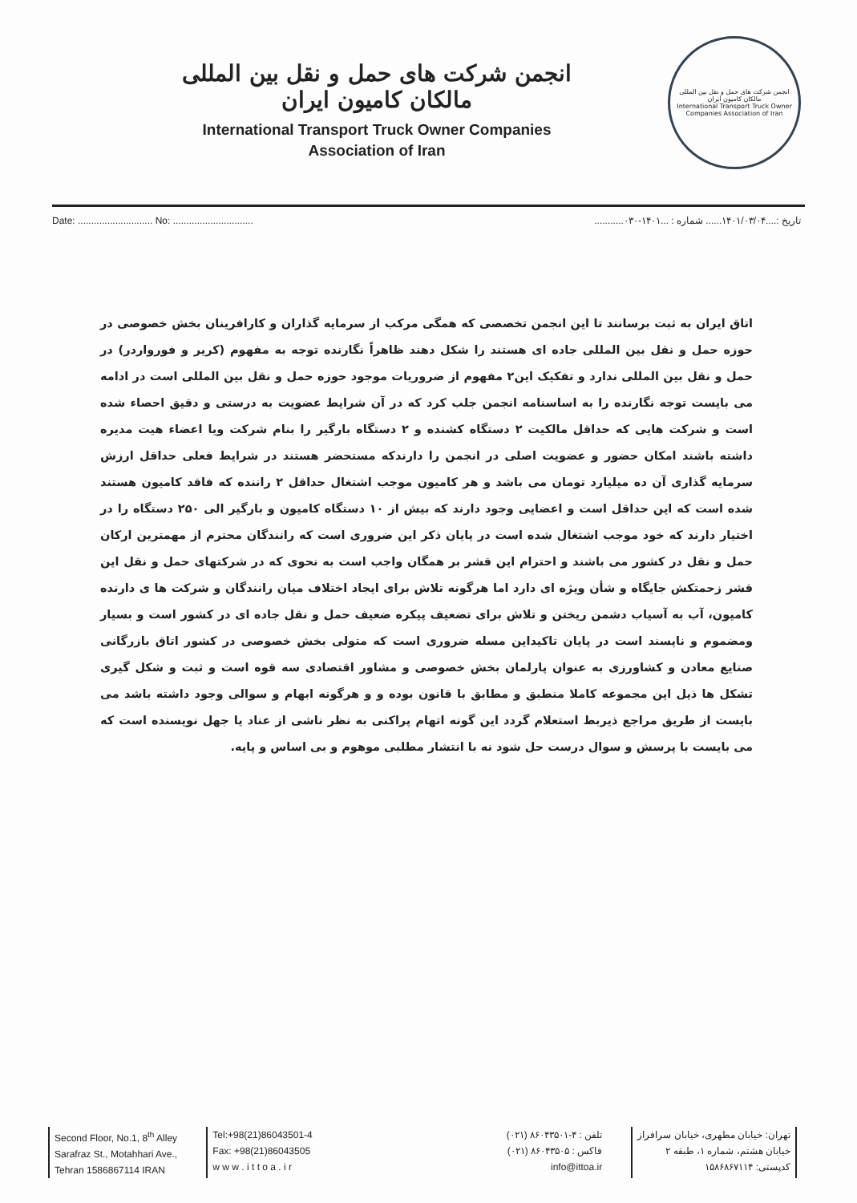انجمن شرکت های حمل و نقل بین المللی مالکان کامیون ایران
International Transport Truck Owner Companies
Association of Iran
انجمن شرکت های حمل و نقل بین المللی مالکان کامیون ایران
International Transport Truck Owner Companies Association of Iran
Date: ............................ No: .............................. تاریخ :....۱۴۰۱/۰۳/۰۴...... شماره : ...۱۴۰۱-۰۳۰...........
اتاق ایران به ثبت برسانند تا این انجمن تخصصی که همگی مرکب از سرمایه گذاران و کارافرینان بخش خصوصی در حوزه حمل و نقل بین المللی جاده ای هستند را شکل دهند ظاهراً نگارنده توجه به مفهوم (کریر و فورواردر) در حمل و نقل بین المللی ندارد و تفکیک این۲ مفهوم از ضروریات موجود حوزه حمل و نقل بین المللی است در ادامه می بایست توجه نگارنده را به اساسنامه انجمن جلب کرد که در آن شرایط عضویت به درستی و دقیق احصاء شده است و شرکت هایی که حداقل مالکیت ۲ دستگاه کشنده و ۲ دستگاه بارگیر را بنام شرکت ویا اعضاء هیت مدیره داشته باشند امکان حضور و عضویت اصلی در انجمن را دارندکه مستحضر هستند در شرایط فعلی حداقل ارزش سرمایه گذاری آن ده میلیارد تومان می باشد و هر کامیون موجب اشتغال حداقل ۲ راننده که فاقد کامیون هستند شده است که این حداقل است و اعضایی وجود دارند که بیش از ۱۰ دستگاه کامیون و بارگیر الی ۲۵۰ دستگاه را در اختیار دارند که خود موجب اشتغال شده است در پایان ذکر این ضروری است که رانندگان محترم از مهمترین ارکان حمل و نقل در کشور می باشند و احترام این قشر بر همگان واجب است به نحوی که در شرکتهای حمل و نقل این قشر زحمتکش جایگاه و شأن ویژه ای دارد اما هرگونه تلاش برای ایجاد اختلاف میان رانندگان و شرکت ها ی دارنده کامیون، آب به آسیاب دشمن ریختن و تلاش برای تضعیف پیکره ضعیف حمل و نقل جاده ای در کشور است و بسیار ومضموم و ناپسند است در پایان تاکیداین مسله ضروری است که متولی بخش خصوصی در کشور اتاق بازرگانی صنایع معادن و کشاورزی به عنوان پارلمان بخش خصوصی و مشاور اقتصادی سه قوه است و ثبت و شکل گیری تشکل ها ذیل این مجموعه کاملا منطبق و مطابق با قانون بوده و و هرگونه ابهام و سوالی وجود داشته باشد می بایست از طریق مراجع ذیربط استعلام گردد این گونه اتهام پراکنی به نظر ناشی از عناد یا جهل نویسنده است که می بایست با پرسش و سوال درست حل شود نه با انتشار مطلبی موهوم و بی اساس و پایه.
Second Floor, No.1, 8<sup>th</sup> Alley
Sarafraz St., Motahhari Ave.,
Tehran 1586867114 IRAN
Tel:+98(21)86043501-4
Fax: +98(21)86043505
w w w . i t t o a . i r
تلفن : ۴-۸۶۰۴۳۵۰۱ (۰۲۱)
فاکس : ۸۶۰۴۳۵۰۵ (۰۲۱)
info@ittoa.ir
تهران: خیابان مطهری، خیابان سرافراز
خیابان هشتم، شماره ۱، طبقه ۲
کدپستی: ۱۵۸۶۸۶۷۱۱۴